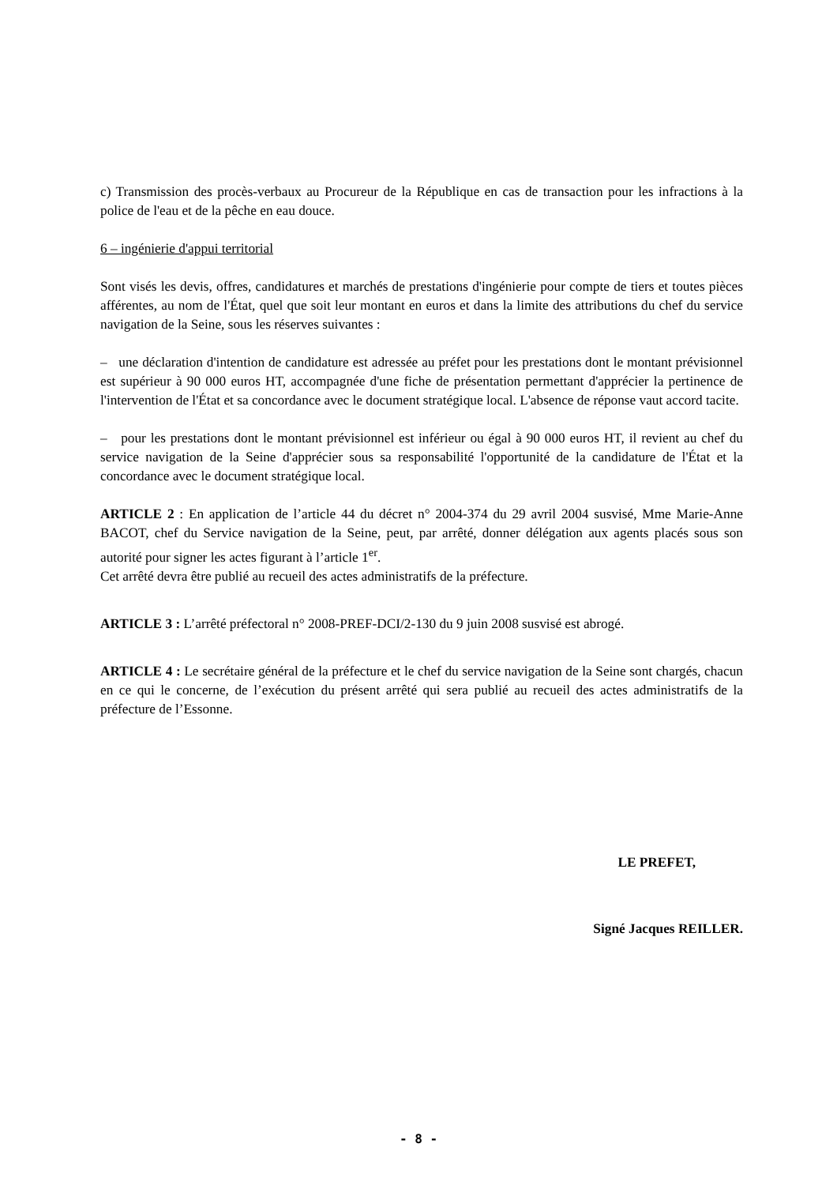c) Transmission des procès-verbaux au Procureur de la République en cas de transaction pour les infractions à la police de l'eau et de la pêche en eau douce.
6 – ingénierie d'appui territorial
Sont visés les devis, offres, candidatures et marchés de prestations d'ingénierie pour compte de tiers et toutes pièces afférentes, au nom de l'État, quel que soit leur montant en euros et dans la limite des attributions du chef du service navigation de la Seine, sous les réserves suivantes :
– une déclaration d'intention de candidature est adressée au préfet pour les prestations dont le montant prévisionnel est supérieur à 90 000 euros HT, accompagnée d'une fiche de présentation permettant d'apprécier la pertinence de l'intervention de l'État et sa concordance avec le document stratégique local. L'absence de réponse vaut accord tacite.
– pour les prestations dont le montant prévisionnel est inférieur ou égal à 90 000 euros HT, il revient au chef du service navigation de la Seine d'apprécier sous sa responsabilité l'opportunité de la candidature de l'État et la concordance avec le document stratégique local.
ARTICLE 2 : En application de l’article 44 du décret n° 2004-374 du 29 avril 2004 susvisé, Mme Marie-Anne BACOT, chef du Service navigation de la Seine, peut, par arrêté, donner délégation aux agents placés sous son autorité pour signer les actes figurant à l’article 1<sup>er</sup>.
Cet arrêté devra être publié au recueil des actes administratifs de la préfecture.
ARTICLE 3 : L’arrêté préfectoral n° 2008-PREF-DCI/2-130 du 9 juin 2008 susvisé est abrogé.
ARTICLE 4 : Le secrétaire général de la préfecture et le chef du service navigation de la Seine sont chargés, chacun en ce qui le concerne, de l’exécution du présent arrêté qui sera publié au recueil des actes administratifs de la préfecture de l’Essonne.
LE PREFET,
Signé Jacques REILLER.
- 8 -